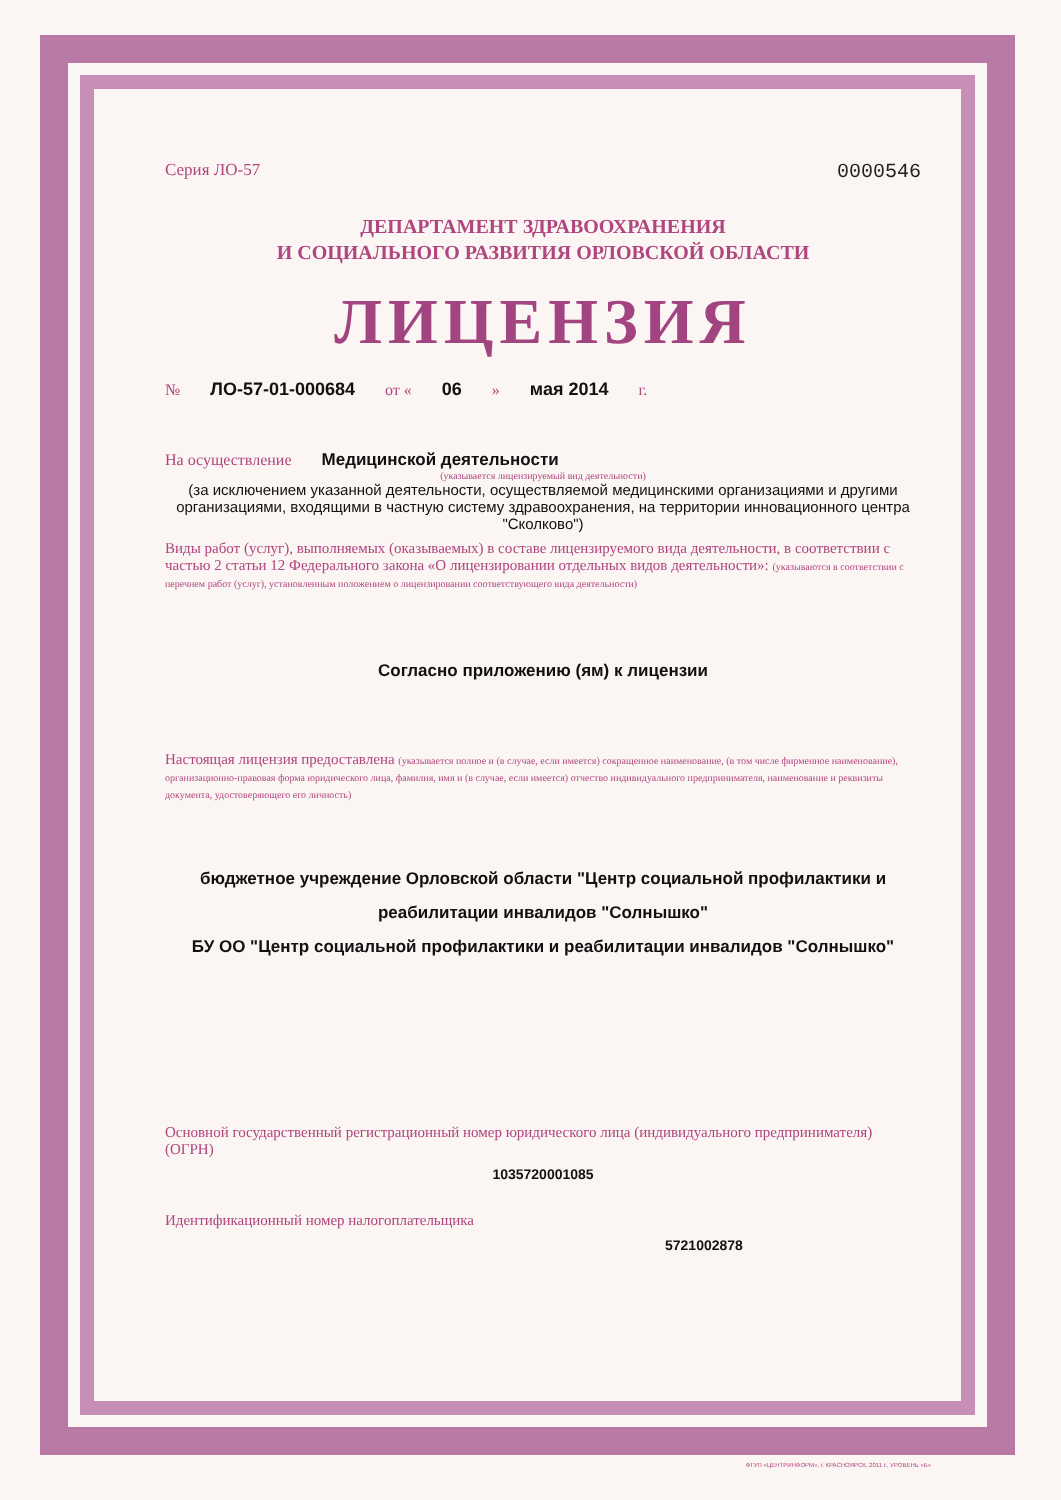Серия ЛО-57 0000546
ДЕПАРТАМЕНТ ЗДРАВООХРАНЕНИЯ
И СОЦИАЛЬНОГО РАЗВИТИЯ ОРЛОВСКОЙ ОБЛАСТИ
ЛИЦЕНЗИЯ
№ ЛО-57-01-000684 от « 06 » мая 2014 г.
На осуществление Медицинской деятельности
(указывается лицензируемый вид деятельности)
(за исключением указанной деятельности, осуществляемой медицинскими организациями и другими организациями, входящими в частную систему здравоохранения, на территории инновационного центра "Сколково")
Виды работ (услуг), выполняемых (оказываемых) в составе лицензируемого вида деятельности, в соответствии с частью 2 статьи 12 Федерального закона «О лицензировании отдельных видов деятельности»: (указываются в соответствии с перечнем работ (услуг), установленным положением о лицензировании соответствующего вида деятельности)
Согласно приложению (ям) к лицензии
Настоящая лицензия предоставлена (указывается полное и (в случае, если имеется) сокращенное наименование, (в том числе фирменное наименование), организационно-правовая форма юридического лица, фамилия, имя и (в случае, если имеется) отчество индивидуального предпринимателя, наименование и реквизиты документа, удостоверяющего его личность)
бюджетное учреждение Орловской области "Центр социальной профилактики и реабилитации инвалидов "Солнышко"
БУ ОО "Центр социальной профилактики и реабилитации инвалидов "Солнышко"
Основной государственный регистрационный номер юридического лица (индивидуального предпринимателя) (ОГРН)
1035720001085
Идентификационный номер налогоплательщика
5721002878
ФГУП «ЦЕНТРИНФОРМ», г. КРАСНОЯРСК, 2011 г., УРОВЕНЬ «Б»